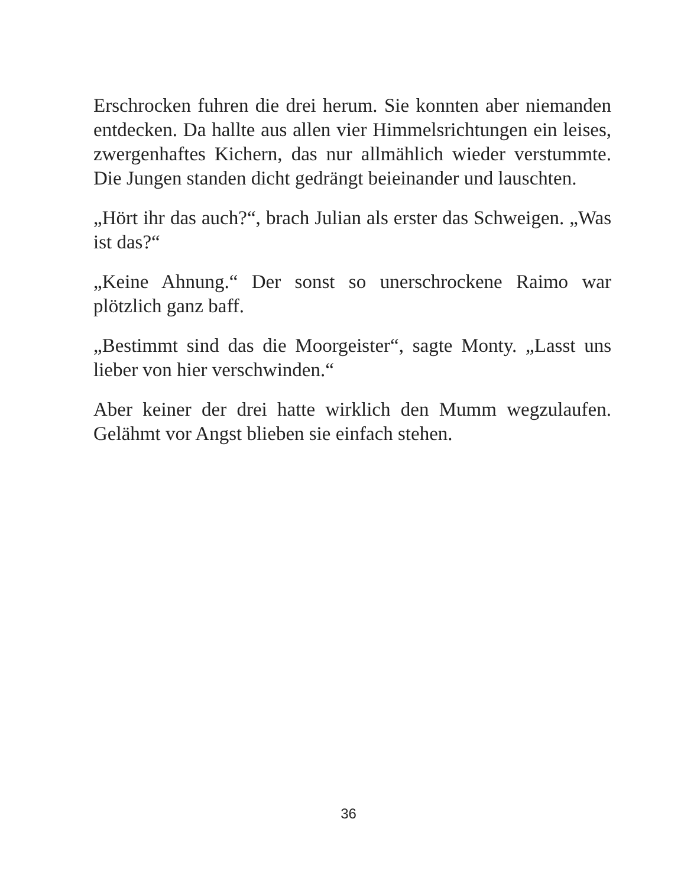Erschrocken fuhren die drei herum. Sie konnten aber niemanden entdecken. Da hallte aus allen vier Himmelsrichtungen ein leises, zwergenhaftes Kichern, das nur allmählich wieder ver­stummte. Die Jungen standen dicht gedrängt beieinander und lauschten.
„Hört ihr das auch?“, brach Julian als erster das Schweigen. „Was ist das?“
„Keine Ahnung.“ Der sonst so unerschrockene Raimo war plötzlich ganz baff.
„Bestimmt sind das die Moorgeister“, sagte Monty. „Lasst uns lieber von hier verschwinden.“
Aber keiner der drei hatte wirklich den Mumm wegzulaufen. Gelähmt vor Angst blieben sie einfach stehen.
36